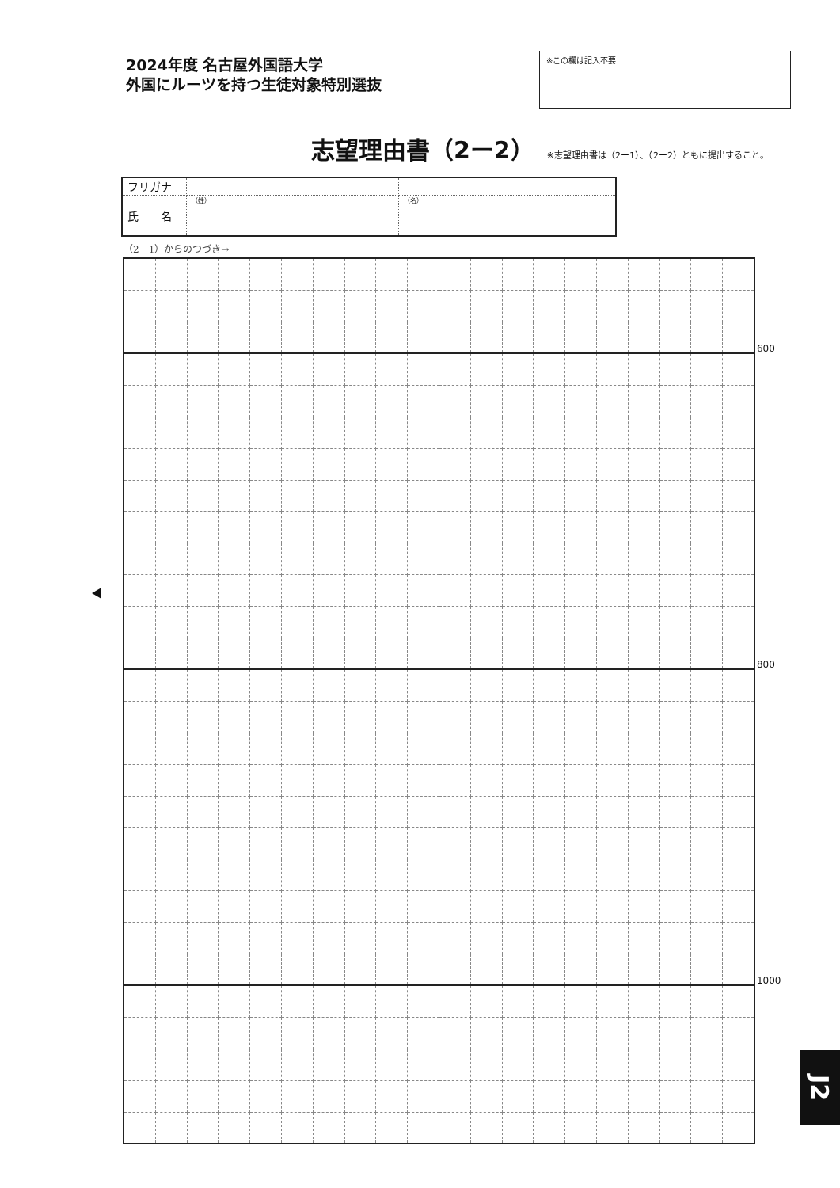2024年度 名古屋外国語大学
外国にルーツを持つ生徒対象特別選抜
※この欄は記入不要
志望理由書（2ー2）
※志望理由書は（2ー1）、（2ー2）ともに提出すること。
| フリガナ | | |
| 氏 名 | （姓） | （名） |
（2－1）からのつづき→
| | | | | | | | | | | | | | | | | | | | | 600 |
| | | | | | | | | | | | | | | | | | | | | 800 |
| | | | | | | | | | | | | | | | | | | | | 1000 |
J2